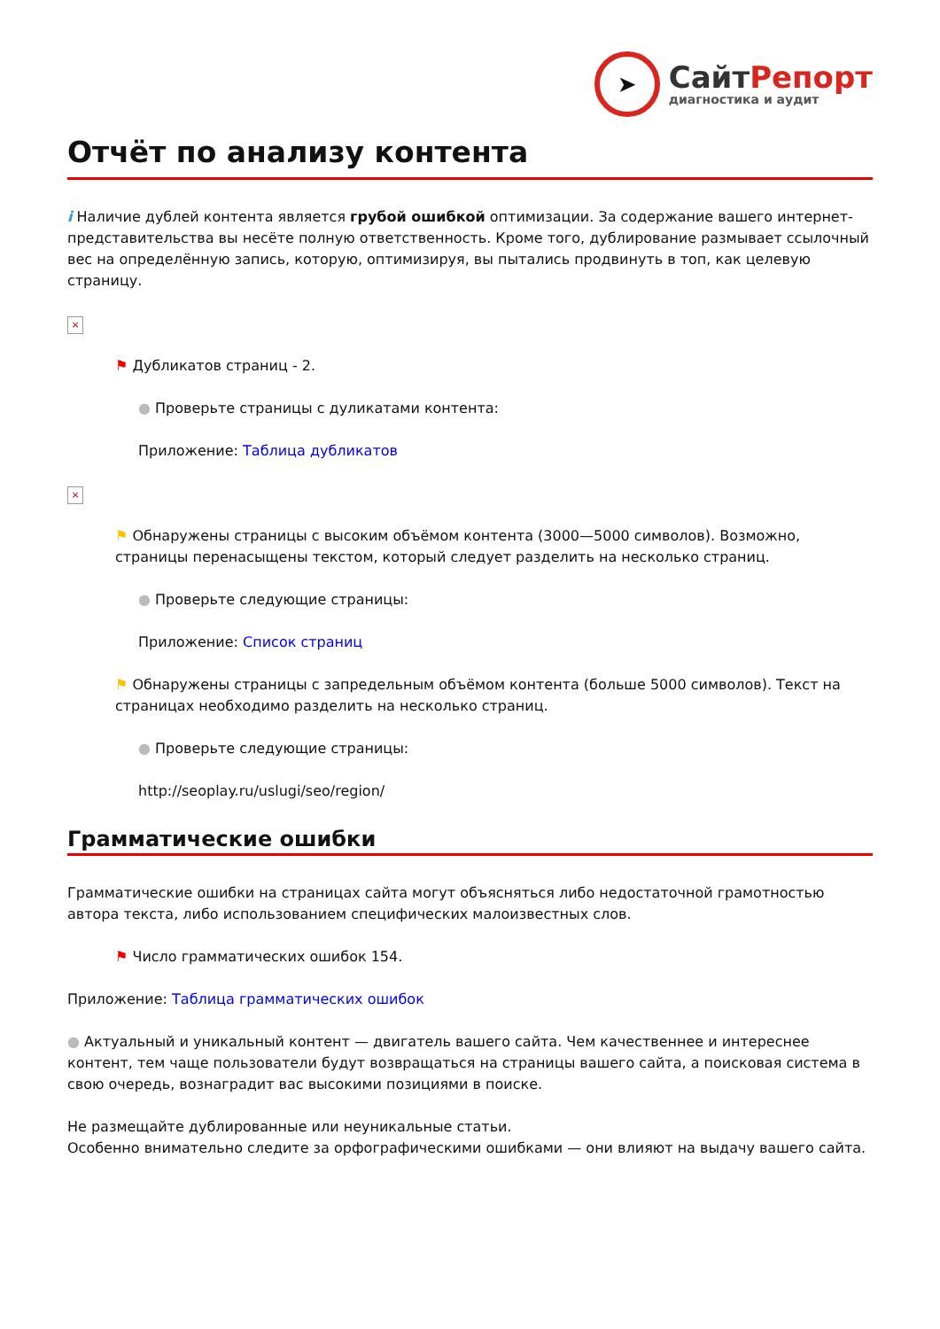➤
СайтРепорт
диагностика и аудит
Отчёт по анализу контента
i Наличие дублей контента является грубой ошибкой оптимизации. За содержание вашего интернет-представительства вы несёте полную ответственность. Кроме того, дублирование размывает ссылочный вес на определённую запись, которую, оптимизируя, вы пытались продвинуть в топ, как целевую страницу.
×
⚑ Дубликатов страниц - 2.
● Проверьте страницы с дуликатами контента:
Приложение: Таблица дубликатов
×
⚑ Обнаружены страницы с высоким объёмом контента (3000—5000 символов). Возможно, страницы перенасыщены текстом, который следует разделить на несколько страниц.
● Проверьте следующие страницы:
Приложение: Список страниц
⚑ Обнаружены страницы с запредельным объёмом контента (больше 5000 символов). Текст на страницах необходимо разделить на несколько страниц.
● Проверьте следующие страницы:
http://seoplay.ru/uslugi/seo/region/
Грамматические ошибки
Грамматические ошибки на страницах сайта могут объясняться либо недостаточной грамотностью автора текста, либо использованием специфических малоизвестных слов.
⚑ Число грамматических ошибок 154.
Приложение: Таблица грамматических ошибок
● Актуальный и уникальный контент — двигатель вашего сайта. Чем качественнее и интереснее контент, тем чаще пользователи будут возвращаться на страницы вашего сайта, а поисковая система в свою очередь, вознаградит вас высокими позициями в поиске.
Не размещайте дублированные или неуникальные статьи.
Особенно внимательно следите за орфографическими ошибками — они влияют на выдачу вашего сайта.